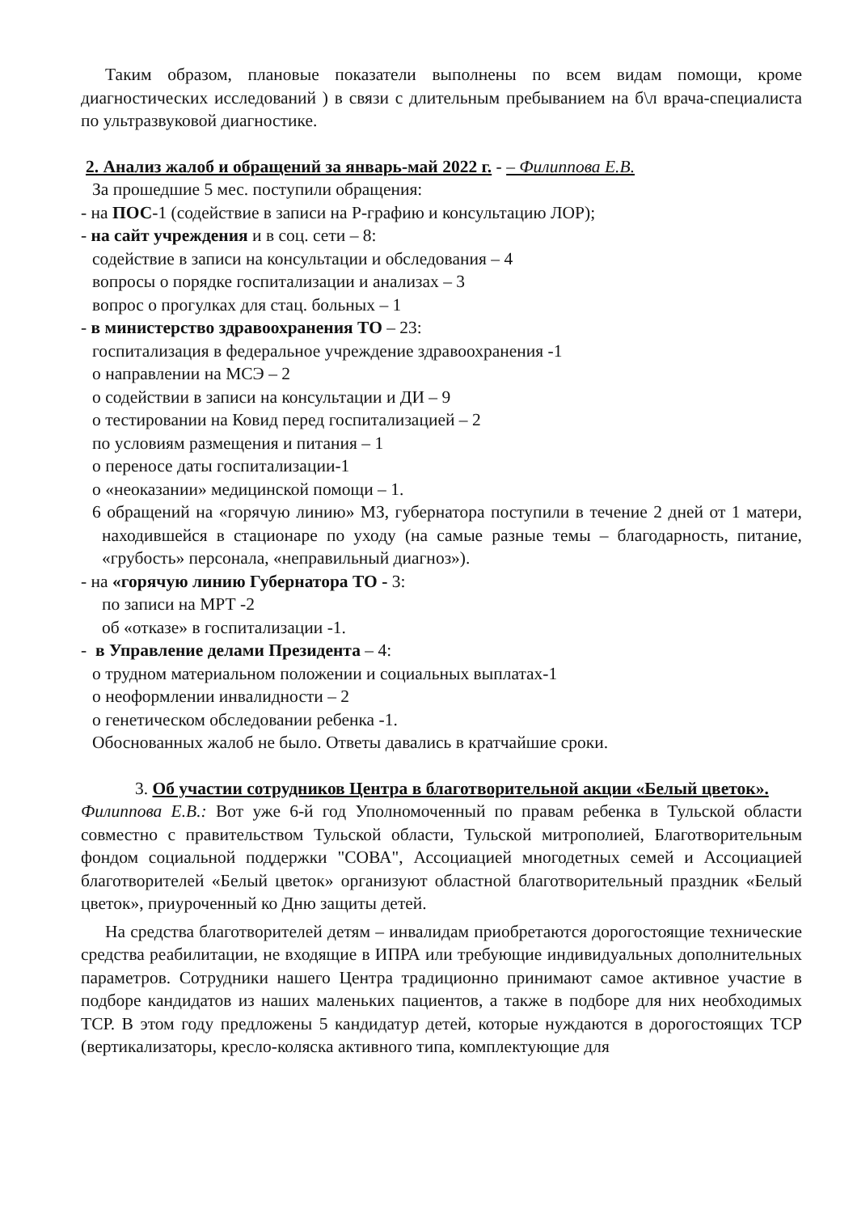Таким образом, плановые показатели выполнены по всем видам помощи, кроме диагностических исследований ) в связи с длительным пребыванием на б\л врача-специалиста по ультразвуковой диагностике.
2. Анализ жалоб и обращений за январь-май 2022 г. - – Филиппова Е.В.
За прошедшие 5 мес. поступили обращения:
- на ПОС-1 (содействие в записи на Р-графию и консультацию ЛОР);
- на сайт учреждения и в соц. сети – 8:
содействие в записи на консультации и обследования – 4
вопросы о порядке госпитализации и анализах – 3
вопрос о прогулках для стац. больных – 1
- в министерство здравоохранения ТО – 23:
госпитализация в федеральное учреждение здравоохранения -1
о направлении на МСЭ – 2
о содействии в записи на консультации и ДИ – 9
о тестировании на Ковид перед госпитализацией – 2
по условиям размещения и питания – 1
о переносе даты госпитализации-1
о «неоказании» медицинской помощи – 1.
6 обращений на «горячую линию» МЗ, губернатора поступили в течение 2 дней от 1 матери, находившейся в стационаре по уходу (на самые разные темы – благодарность, питание, «грубость» персонала, «неправильный диагноз»).
- на «горячую линию Губернатора ТО - 3:
по записи на МРТ -2
об «отказе» в госпитализации -1.
- в Управление делами Президента – 4:
о трудном материальном положении и социальных выплатах-1
о неоформлении инвалидности – 2
о генетическом обследовании ребенка -1.
Обоснованных жалоб не было. Ответы давались в кратчайшие сроки.
3. Об участии сотрудников Центра в благотворительной акции «Белый цветок».
Филиппова Е.В.: Вот уже 6-й год Уполномоченный по правам ребенка в Тульской области совместно с правительством Тульской области, Тульской митрополией, Благотворительным фондом социальной поддержки "СОВА", Ассоциацией многодетных семей и Ассоциацией благотворителей «Белый цветок» организуют областной благотворительный праздник «Белый цветок», приуроченный ко Дню защиты детей.
На средства благотворителей детям – инвалидам приобретаются дорогостоящие технические средства реабилитации, не входящие в ИПРА или требующие индивидуальных дополнительных параметров. Сотрудники нашего Центра традиционно принимают самое активное участие в подборе кандидатов из наших маленьких пациентов, а также в подборе для них необходимых ТСР. В этом году предложены 5 кандидатур детей, которые нуждаются в дорогостоящих ТСР (вертикализаторы, кресло-коляска активного типа, комплектующие для